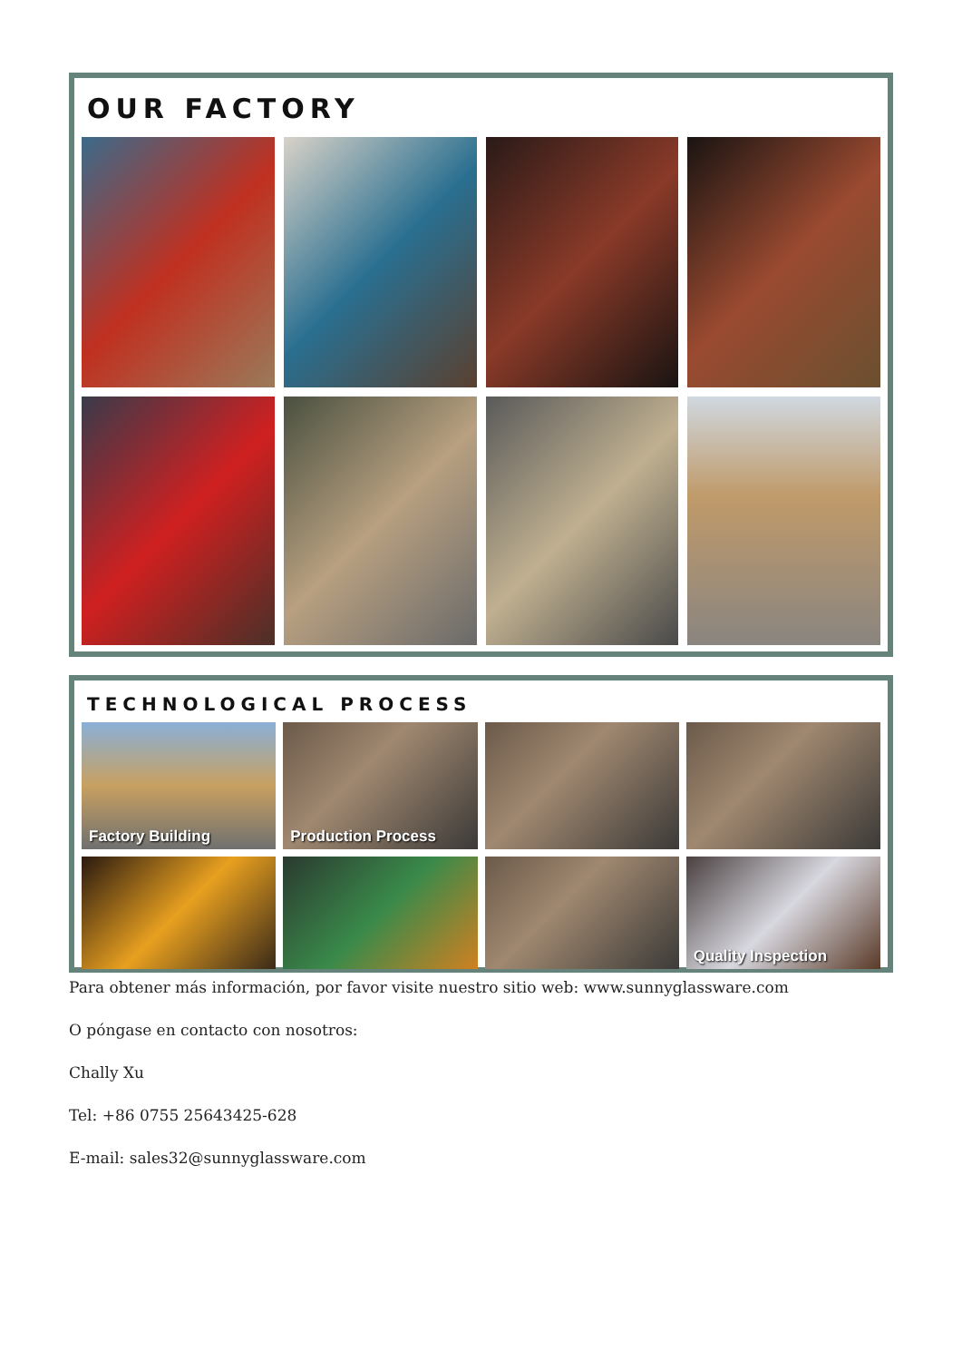OUR FACTORY
TECHNOLOGICAL PROCESS
Factory Building
Production Process
Quality Inspection
Para obtener más información, por favor visite nuestro sitio web: www.sunnyglassware.com
O póngase en contacto con nosotros:
Chally Xu
Tel: +86 0755 25643425-628
E-mail: sales32@sunnyglassware.com